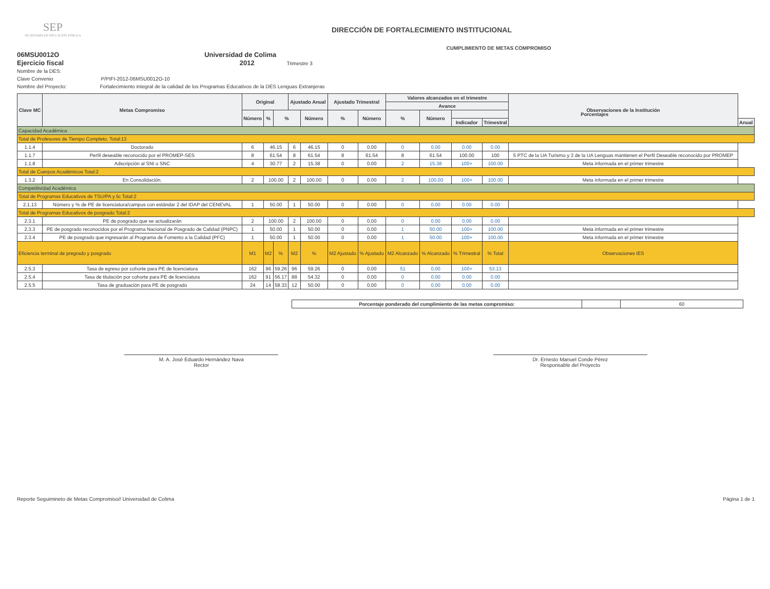SEP
SECRETARÍA DE EDUCACIÓN PÚBLICA
DIRECCIÓN DE FORTALECIMIENTO INSTITUCIONAL
CUMPLIMIENTO DE METAS COMPROMISO
06MSU0012O Universidad de Colima
Ejercicio fiscal 2012 Trimestre 3
Nombre de la DES:
Clave Convenio P/PIFI-2012-06MSU0012O-10
Nombre del Proyecto: Fortalecimiento integral de la calidad de los Programas Educativos de la DES Lenguas Extranjeras
| Clave MC | Metas Compromiso | Original | | | Ajustado Anual | | Ajustado Trimestral | | Valores alcanzados en el trimestre | | | | Observaciones de la Institución | |
| --- | --- | --- | --- | --- | --- | --- | --- | --- | --- | --- | --- | --- | --- | --- |
| | | | | | | | | | Avance | | | | | |
| | | Número | % | % | | Número | % | Número | % | Número | Porcentajes | | | |
| | | | | | | | | | | | Indicador | Trimestral | | Anual |
| Capacidad Académica | | | | | | | | | | | | | | |
| Total de Profesores de Tiempo Completo. Total:13 | | | | | | | | | | | | | | |
| 1.1.4 | Doctorado | 6 | 46.15 | | 6 | 46.15 | 0 | 0.00 | 0 | 0.00 | 0.00 | 0.00 | | |
| 1.1.7 | Perfil deseable reconocido por el PROMEP-SES | 8 | 61.54 | | 8 | 61.54 | 8 | 61.54 | 8 | 61.54 | 100.00 | 100 | 5 PTC de la UA Turismo y 3 de la UA Lenguas mantienen el Perfil Deseable reconocido por PROMEP | |
| 1.1.8 | Adscripción al SNI o SNC | 4 | 30.77 | | 2 | 15.38 | 0 | 0.00 | 2 | 15.38 | 100+ | 100.00 | Meta informada en el primer trimestre | |
| Total de Cuerpos Académicos Total:2 | | | | | | | | | | | | | | |
| 1.3.2 | En Consolidación. | 2 | 100.00 | | 2 | 100.00 | 0 | 0.00 | 2 | 100.00 | 100+ | 100.00 | Meta informada en el primer trimestre | |
| Competitividad Académica | | | | | | | | | | | | | | |
| Total de Programas Educativos de TSU/PA y lic Total:2 | | | | | | | | | | | | | | |
| 2.1.13 | Número y % de PE de licenciatura/campus con estándar 2 del IDAP del CENEVAL | 1 | 50.00 | | 1 | 50.00 | 0 | 0.00 | 0 | 0.00 | 0.00 | 0.00 | | |
| Total de Programas Educativos de posgrado Total:2 | | | | | | | | | | | | | | |
| 2.3.1 | PE de posgrado que se actualizarán | 2 | 100.00 | | 2 | 100.00 | 0 | 0.00 | 0 | 0.00 | 0.00 | 0.00 | | |
| 2.3.3 | PE de posgrado reconocidos por el Programa Nacional de Posgrado de Calidad (PNPC) | 1 | 50.00 | | 1 | 50.00 | 0 | 0.00 | 1 | 50.00 | 100+ | 100.00 | Meta informada en el primer trimestre | |
| 2.3.4 | PE de posgrado que ingresarán al Programa de Fomento a la Calidad (PFC) | 1 | 50.00 | | 1 | 50.00 | 0 | 0.00 | 1 | 50.00 | 100+ | 100.00 | Meta informada en el primer trimestre | |
| Eficiencia terminal de pregrado y posgrado | | M1 | M2 | % | M2 | % | M2 Ajustado | % Ajustado | M2 Alcanzado | % Alcanzado | % Trimestral | % Total | Observaciones IES | |
| 2.5.3 | Tasa de egreso por cohorte para PE de licenciatura | 162 | 96 | 59.26 | 96 | 59.26 | 0 | 0.00 | 51 | 0.00 | 100+ | 53.13 | | |
| 2.5.4 | Tasa de titulación por cohorte para PE de licenciatura | 162 | 91 | 56.17 | 88 | 54.32 | 0 | 0.00 | 0 | 0.00 | 0.00 | 0.00 | | |
| 2.5.5 | Tasa de graduación para PE de posgrado | 24 | 14 | 58.33 | 12 | 50.00 | 0 | 0.00 | 0 | 0.00 | 0.00 | 0.00 | | |
| Porcentaje ponderado del cumplimiento de las metas compromiso: | | 60 |
M. A. José Eduardo Hernández Nava
Rector
Dr. Ernesto Manuel Conde Pérez
Responsable del Proyecto
Reporte Seguimineto de Metas Compromiso// Universidad de Colima Página 1 de 1